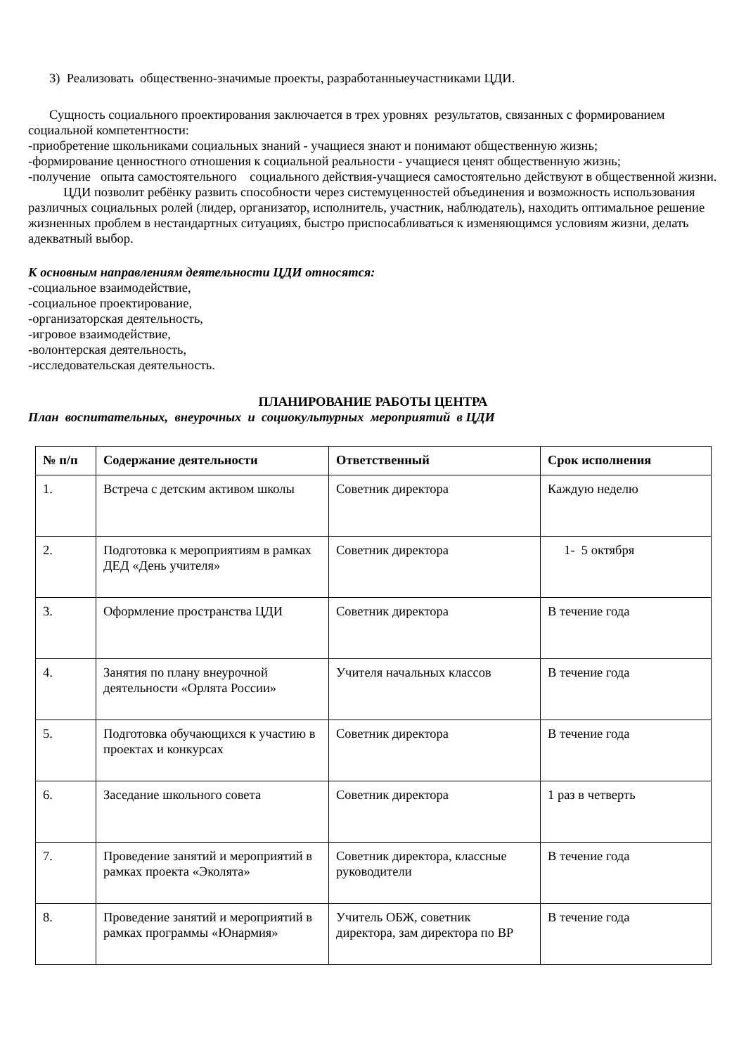3) Реализовать общественно-значимые проекты, разработанныеучастниками ЦДИ.
Сущность социального проектирования заключается в трех уровнях результатов, связанных с формированием социальной компетентности:
-приобретение школьниками социальных знаний - учащиеся знают и понимают общественную жизнь;
-формирование ценностного отношения к социальной реальности - учащиеся ценят общественную жизнь;
-получение опыта самостоятельного социального действия-учащиеся самостоятельно действуют в общественной жизни.
ЦДИ позволит ребёнку развить способности через системуценностей объединения и возможность использования различных социальных ролей (лидер, организатор, исполнитель, участник, наблюдатель), находить оптимальное решение жизненных проблем в нестандартных ситуациях, быстро приспосабливаться к изменяющимся условиям жизни, делать адекватный выбор.
К основным направлениям деятельности ЦДИ относятся:
-социальное взаимодействие,
-социальное проектирование,
-организаторская деятельность,
-игровое взаимодействие,
-волонтерская деятельность,
-исследовательская деятельность.
ПЛАНИРОВАНИЕ РАБОТЫ ЦЕНТРА
План воспитательных, внеурочных и социокультурных мероприятий в ЦДИ
| № п/п | Содержание деятельности | Ответственный | Срок исполнения |
| --- | --- | --- | --- |
| 1. | Встреча с детским активом школы | Советник директора | Каждую неделю |
| 2. | Подготовка к мероприятиям в рамках ДЕД «День учителя» | Советник директора | 1- 5 октября |
| 3. | Оформление пространства ЦДИ | Советник директора | В течение года |
| 4. | Занятия по плану внеурочной деятельности «Орлята России» | Учителя начальных классов | В течение года |
| 5. | Подготовка обучающихся к участию в проектах и конкурсах | Советник директора | В течение года |
| 6. | Заседание школьного совета | Советник директора | 1 раз в четверть |
| 7. | Проведение занятий и мероприятий в рамках проекта «Эколята» | Советник директора, классные руководители | В течение года |
| 8. | Проведение занятий и мероприятий в рамках программы «Юнармия» | Учитель ОБЖ, советник директора, зам директора по ВР | В течение года |